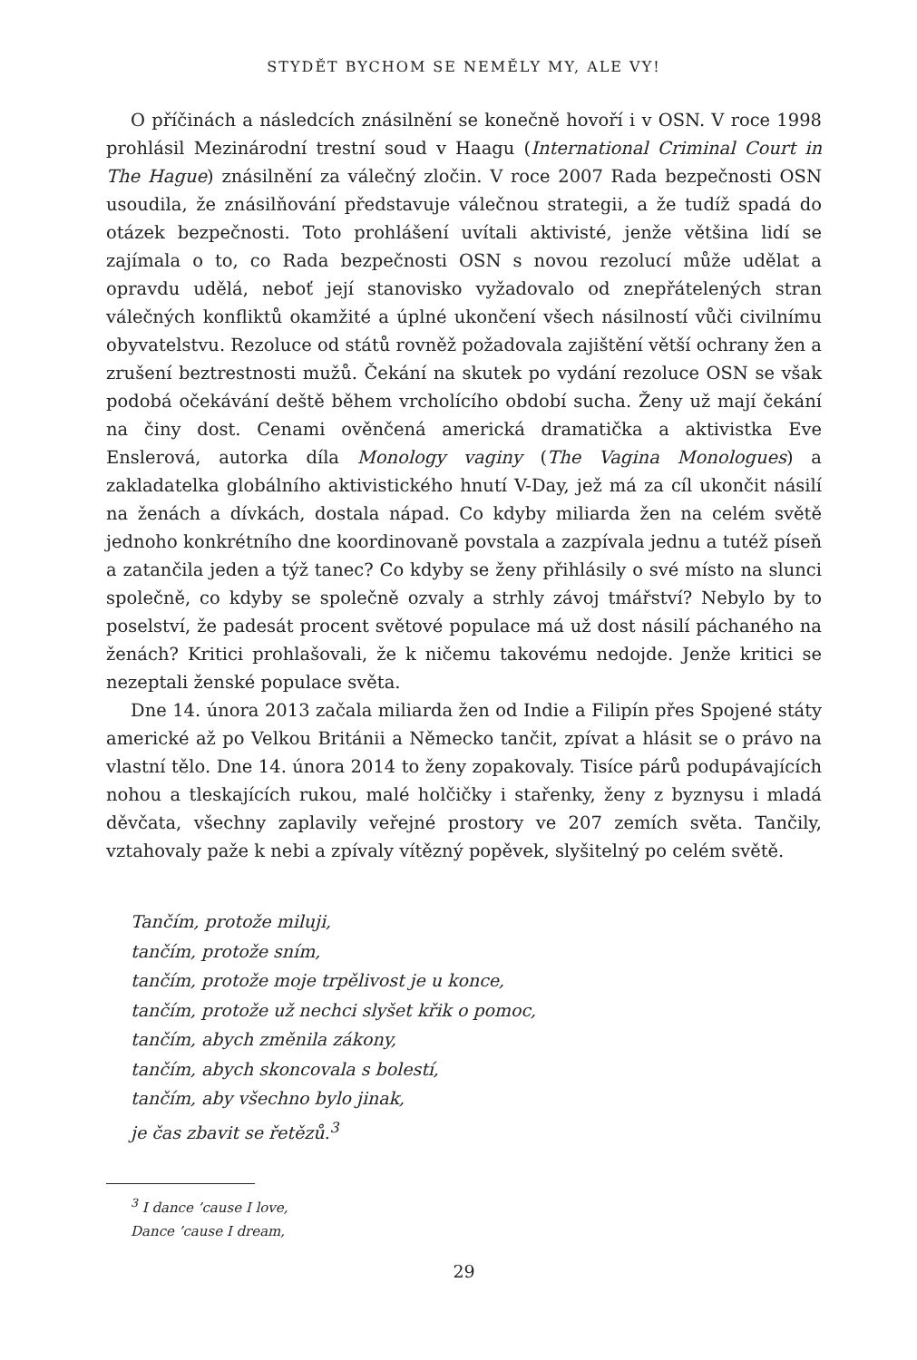STYDĚT BYCHOM SE NEMĚLY MY, ALE VY!
O příčinách a následcích znásilnění se konečně hovoří i v OSN. V roce 1998 prohlásil Mezinárodní trestní soud v Haagu (International Criminal Court in The Hague) znásilnění za válečný zločin. V roce 2007 Rada bezpečnosti OSN usoudila, že znásilňování představuje válečnou strategii, a že tudíž spadá do otázek bezpečnosti. Toto prohlášení uvítali aktivisté, jenže většina lidí se zajímala o to, co Rada bezpečnosti OSN s novou rezolucí může udělat a opravdu udělá, neboť její stanovisko vyžadovalo od znepřátelených stran válečných konfliktů okamžité a úplné ukončení všech násilností vůči civilnímu obyvatelstvu. Rezoluce od států rovněž požadovala zajištění větší ochrany žen a zrušení beztrestnosti mužů. Čekání na skutek po vydání rezoluce OSN se však podobá očekávání deště během vrcholícího období sucha. Ženy už mají čekání na činy dost. Cenami ověnčená americká dramatička a aktivistka Eve Enslerová, autorka díla Monology vaginy (The Vagina Monologues) a zakladatelka globálního aktivistického hnutí V-Day, jež má za cíl ukončit násilí na ženách a dívkách, dostala nápad. Co kdyby miliarda žen na celém světě jednoho konkrétního dne koordinovaně povstala a zazpívala jednu a tutéž píseň a zatančila jeden a týž tanec? Co kdyby se ženy přihlásily o své místo na slunci společně, co kdyby se společně ozvaly a strhly závoj tmářství? Nebylo by to poselství, že padesát procent světové populace má už dost násilí páchaného na ženách? Kritici prohlašovali, že k ničemu takovému nedojde. Jenže kritici se nezeptali ženské populace světa.
Dne 14. února 2013 začala miliarda žen od Indie a Filipín přes Spojené státy americké až po Velkou Británii a Německo tančit, zpívat a hlásit se o právo na vlastní tělo. Dne 14. února 2014 to ženy zopakovaly. Tisíce párů podupávajících nohou a tleskajících rukou, malé holčičky i stařenky, ženy z byznysu i mladá děvčata, všechny zaplavily veřejné prostory ve 207 zemích světa. Tančily, vztahovaly paže k nebi a zpívaly vítězný popěvek, slyšitelný po celém světě.
Tančím, protože miluji,
tančím, protože sním,
tančím, protože moje trpělivost je u konce,
tančím, protože už nechci slyšet křik o pomoc,
tančím, abych změnila zákony,
tančím, abych skoncovala s bolestí,
tančím, aby všechno bylo jinak,
je čas zbavit se řetězů.<sup>3</sup>
<sup>3</sup> I dance ’cause I love,
Dance ’cause I dream,
29